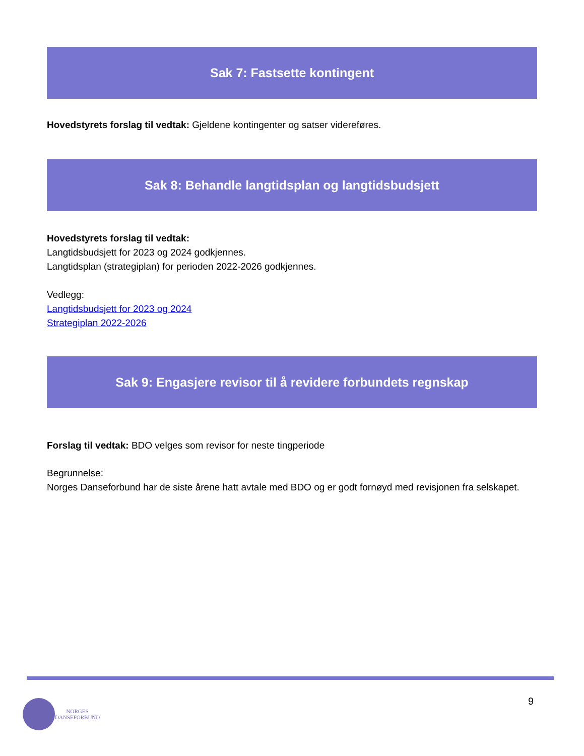Sak 7: Fastsette kontingent
Hovedstyrets forslag til vedtak: Gjeldene kontingenter og satser videreføres.
Sak 8: Behandle langtidsplan og langtidsbudsjett
Hovedstyrets forslag til vedtak:
Langtidsbudsjett for 2023 og 2024 godkjennes.
Langtidsplan (strategiplan) for perioden 2022-2026 godkjennes.
Vedlegg:
Langtidsbudsjett for 2023 og 2024
Strategiplan 2022-2026
Sak 9: Engasjere revisor til å revidere forbundets regnskap
Forslag til vedtak: BDO velges som revisor for neste tingperiode
Begrunnelse:
Norges Danseforbund har de siste årene hatt avtale med BDO og er godt fornøyd med revisjonen fra selskapet.
9
NORGES
DANSEFORBUND